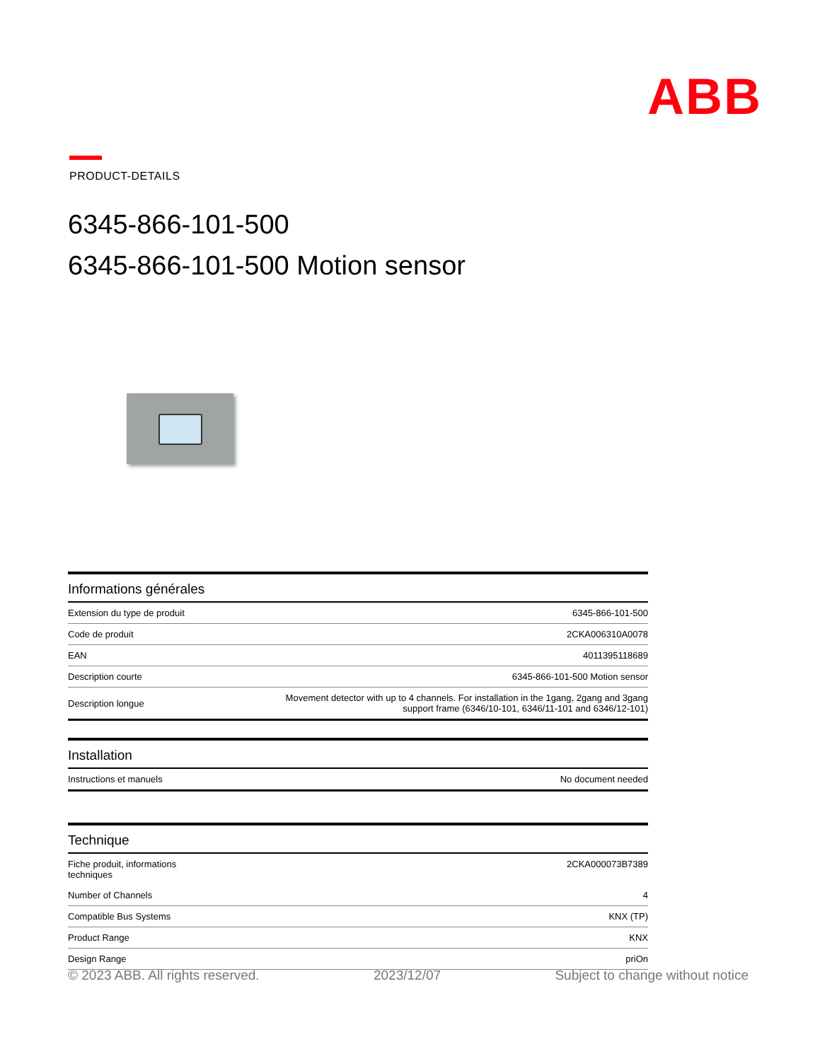ABB
PRODUCT-DETAILS
6345-866-101-500
6345-866-101-500 Motion sensor
Informations générales
| Extension du type de produit | 6345-866-101-500 |
| Code de produit | 2CKA006310A0078 |
| EAN | 4011395118689 |
| Description courte | 6345-866-101-500 Motion sensor |
| Description longue | Movement detector with up to 4 channels. For installation in the 1gang, 2gang and 3gang support frame (6346/10-101, 6346/11-101 and 6346/12-101) |
Installation
| Instructions et manuels | No document needed |
Technique
| Fiche produit, informations techniques | 2CKA000073B7389 |
| Number of Channels | 4 |
| Compatible Bus Systems | KNX (TP) |
| Product Range | KNX |
| Design Range | priOn |
© 2023 ABB. All rights reserved. 2023/12/07 Subject to change without notice